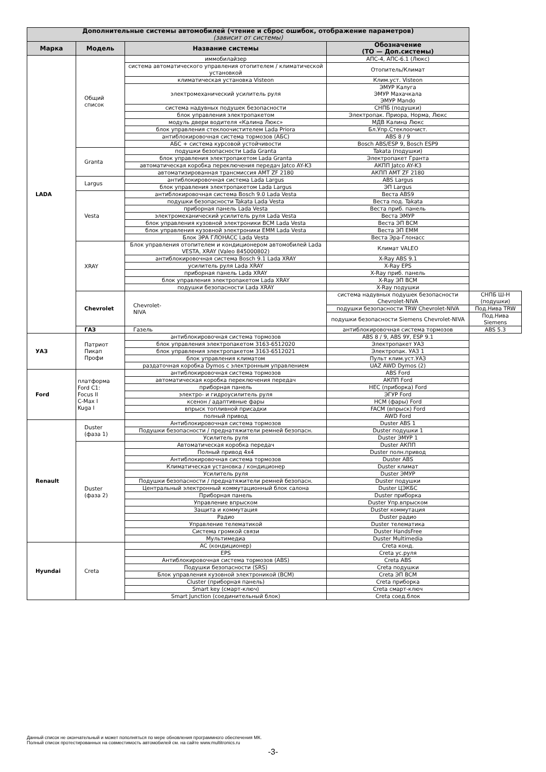| Дополнительные системы автомобилей (чтение и сброс ошибок, отображение параметров) (зависит от системы) | | | | |
| --- | --- | --- | --- | --- |
| Марка | Модель | Название системы | Обозначение (ТО — Доп.системы) | |
| LADA | Общий список | иммобилайзер | АПС-4, АПС-6.1 (Люкс) | |
| | | система автоматического управления отопителем / климатической установкой | Отопитель/Климат | |
| | | климатическая установка Visteon | Клим.уст. Visteon | |
| | | электромеханический усилитель руля | ЭМУР Калуга ЭМУР Махачкала ЭМУР Mando | |
| | | система надувных подушек безопасности | СНПБ (подушки) | |
| | | блок управления электропакетом | Электропак. Приора, Норма, Люкс | |
| | | модуль двери водителя «Калина Люкс» | МДВ Калина Люкс | |
| | | блок управления стеклоочистителем Lada Priora | Бл.Упр.Стеклоочист. | |
| | | антиблокировочная система тормозов (АБС) | ABS 8 / 9 | |
| | | АБС + система курсовой устойчивости | Bosch ABS/ESP 9, Bosch ESP9 | |
| | Granta | подушки безопасности Lada Granta | Takata (подушки) | |
| | | блок управления электропакетом Lada Granta | Электропакет Гранта | |
| | | автоматическая коробка переключения передач Jatco AY-K3 | АКПП Jatco AY-K3 | |
| | | автоматизированная трансмиссия AMT ZF 2180 | АКПП AMT ZF 2180 | |
| | Largus | антиблокировочная система Lada Largus | ABS Largus | |
| | | блок управления электропакетом Lada Largus | ЭП Largus | |
| | Vesta | антиблокировочная система Bosch 9.0 Lada Vesta | Веста ABS9 | |
| | | подушки безопасности Takata Lada Vesta | Веста под. Takata | |
| | | приборная панель Lada Vesta | Веста приб. панель | |
| | | электромеханический усилитель руля Lada Vesta | Веста ЭМУР | |
| | | блок управления кузовной электроники BCM Lada Vesta | Веста ЭП BCM | |
| | | блок управления кузовной электроники EMM Lada Vesta | Веста ЭП EMM | |
| | | Блок ЭРА ГЛОНАСС Lada Vesta | Веста Эра-Глонасс | |
| | XRAY | Блок управления отопителем и кондиционером автомобилей Lada VESTA, XRAY (Valeo 845000802) | Климат VALEO | |
| | | антиблокировочная система Bosch 9.1 Lada XRAY | X-Ray ABS 9.1 | |
| | | усилитель руля Lada XRAY | X-Ray EPS | |
| | | приборная панель Lada XRAY | X-Ray приб. панель | |
| | | блок управления электропакетом Lada XRAY | X-Ray ЭП BCM | |
| | | подушки безопасности Lada XRAY | X-Ray подушки | |
| | Chevrolet | Chevrolet- NIVA | система надувных подушек безопасности Chevrolet-NIVA | СНПБ Ш-Н (подушки) |
| | | | подушки безопасности TRW Chevrolet-NIVA | Под.Нива TRW |
| | | | подушки безопасности Siemens Chevrolet-NIVA | Под.Нива Siemens |
| | ГАЗ | Газель | антиблокировочная система тормозов | ABS 5.3 |
| УАЗ | Патриот Пикап Профи | антиблокировочная система тормозов | ABS 8 / 9, ABS 9У, ESP 9.1 | |
| | | блок управления электропакетом 3163-6512020 | Электропакет УАЗ | |
| | | блок управления электропакетом 3163-6512021 | Электропак. УАЗ 1 | |
| | | блок управления климатом | Пульт клим.уст.УАЗ | |
| | | раздаточная коробка Dymos с электронным управлением | UAZ AWD Dymos (2) | |
| Ford | платформа Ford C1: Focus II C-Max I Kuga I | антиблокировочная система тормозов | ABS Ford | |
| | | автоматическая коробка переключения передач | АКПП Ford | |
| | | приборная панель | HEC (приборка) Ford | |
| | | электро- и гидроусилитель руля | ЭГУР Ford | |
| | | ксенон / адаптивные фары | HCM (фары) Ford | |
| | | впрыск топливной присадки | FACM (впрыск) Ford | |
| | | полный привод | AWD Ford | |
| Renault | Duster (фаза 1) | Антиблокировочная система тормозов | Duster ABS 1 | |
| | | Подушки безопасности / преднатяжители ремней безопасн. | Duster подушки 1 | |
| | | Усилитель руля | Duster ЭМУР 1 | |
| | Duster (фаза 2) | Автоматическая коробка передач | Duster АКПП | |
| | | Полный привод 4х4 | Duster полн.привод | |
| | | Антиблокировочная система тормозов | Duster ABS | |
| | | Климатическая установка / кондиционер | Duster климат | |
| | | Усилитель руля | Duster ЭМУР | |
| | | Подушки безопасности / преднатяжители ремней безопасн. | Duster подушки | |
| | | Центральный электронный коммутационный блок салона | Duster ЦЭКБС | |
| | | Приборная панель | Duster приборка | |
| | | Управление впрыском | Duster Упр.впрыском | |
| | | Защита и коммутация | Duster коммутация | |
| | | Радио | Duster радио | |
| | | Управление телематикой | Duster телематика | |
| | | Система громкой связи | Duster HandsFree | |
| | | Мультимедиа | Duster Multimedia | |
| Hyundai | Creta | AC (кондиционер) | Creta конд. | |
| | | EPS | Creta ус.руля | |
| | | Антиблокировочная система тормозов (ABS) | Creta ABS | |
| | | Подушки безопасности (SRS) | Creta подушки | |
| | | Блок управления кузовной электроникой (BCM) | Creta ЭП BCM | |
| | | Cluster (приборная панель) | Creta приборка | |
| | | Smart key (смарт-ключ) | Creta смарт-ключ | |
| | | Smart Junction (соединительный блок) | Creta соед.блок | |
Данный список не окончательный и может пополняться по мере обновления программного обеспечения МК.
Полный список протестированных на совместимость автомобилей см. на сайте www.multitronics.ru
-3-